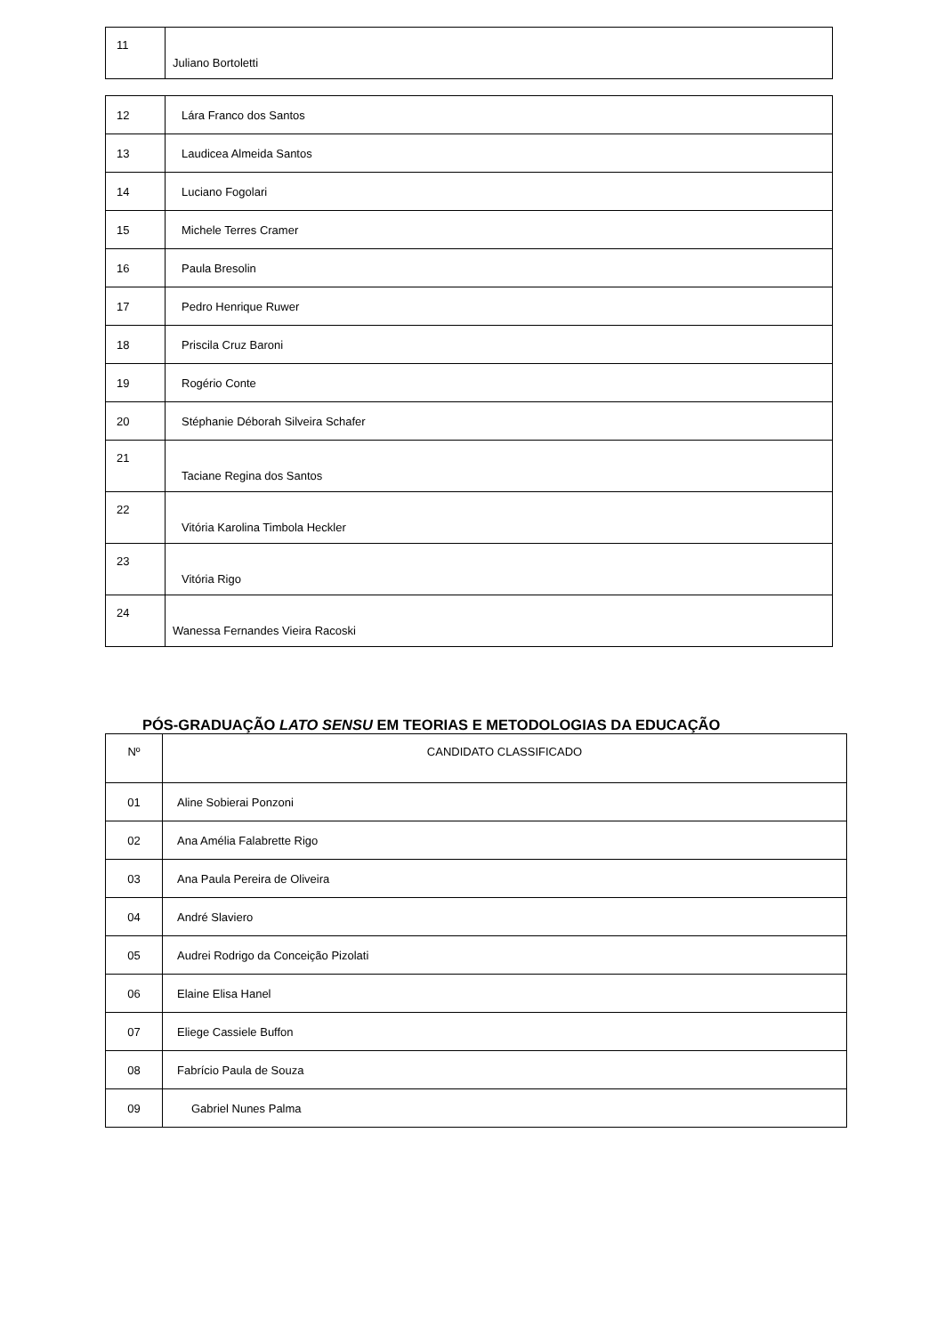| 11 | Juliano Bortoletti |
| 12 | Lára Franco dos Santos |
| 13 | Laudicea Almeida Santos |
| 14 | Luciano Fogolari |
| 15 | Michele Terres Cramer |
| 16 | Paula Bresolin |
| 17 | Pedro Henrique Ruwer |
| 18 | Priscila Cruz Baroni |
| 19 | Rogério Conte |
| 20 | Stéphanie Déborah Silveira Schafer |
| 21 | Taciane Regina dos Santos |
| 22 | Vitória Karolina Timbola Heckler |
| 23 | Vitória Rigo |
| 24 | Wanessa Fernandes Vieira Racoski |
PÓS-GRADUAÇÃO LATO SENSU EM TEORIAS E METODOLOGIAS DA EDUCAÇÃO
| Nº | CANDIDATO CLASSIFICADO |
| --- | --- |
| 01 | Aline Sobierai Ponzoni |
| 02 | Ana Amélia Falabrette Rigo |
| 03 | Ana Paula Pereira de Oliveira |
| 04 | André Slaviero |
| 05 | Audrei Rodrigo da Conceição Pizolati |
| 06 | Elaine Elisa Hanel |
| 07 | Eliege Cassiele Buffon |
| 08 | Fabrício Paula de Souza |
| 09 | Gabriel Nunes Palma |